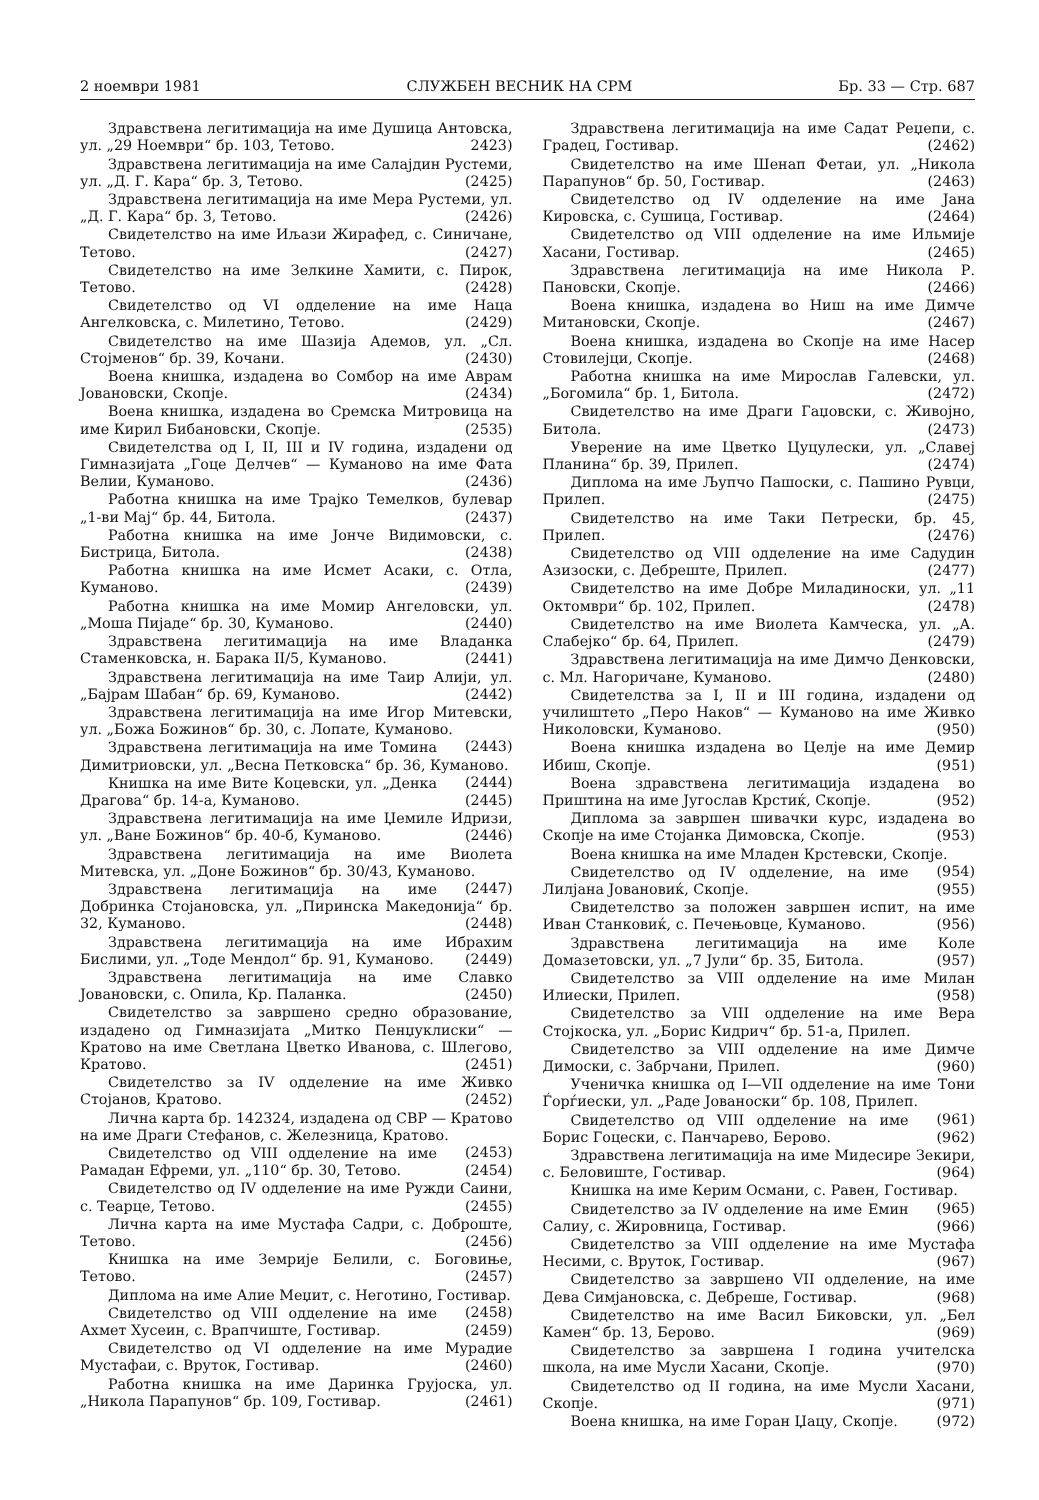2 ноември 1981 СЛУЖБЕН ВЕСНИК НА СРМ Бр. 33 — Стр. 687
Здравствена легитимација на име Душица Антовска, ул. „29 Ноември“ бр. 103, Тетово. 2423)
Здравствена легитимација на име Салајдин Рустеми, ул. „Д. Г. Кара“ бр. 3, Тетово. (2425)
Здравствена легитимација на име Мера Рустеми, ул. „Д. Г. Кара“ бр. 3, Тетово. (2426)
Свидетелство на име Иљази Жирафед, с. Синичане, Тетово. (2427)
Свидетелство на име Зелкине Хамити, с. Пирок, Тетово. (2428)
Свидетелство од VI одделение на име Наца Ангелковска, с. Милетино, Тетово. (2429)
Свидетелство на име Шазија Адемов, ул. „Сл. Стојменов“ бр. 39, Кочани. (2430)
Воена книшка, издадена во Сомбор на име Аврам Јовановски, Скопје. (2434)
Воена книшка, издадена во Сремска Митровица на име Кирил Бибановски, Скопје. (2535)
Свидетелства од I, II, III и IV година, издадени од Гимназијата „Гоце Делчев“ — Куманово на име Фата Велии, Куманово. (2436)
Работна книшка на име Трајко Темелков, булевар „1-ви Мај“ бр. 44, Битола. (2437)
Работна книшка на име Јонче Видимовски, с. Бистрица, Битола. (2438)
Работна книшка на име Исмет Асаки, с. Отла, Куманово. (2439)
Работна книшка на име Момир Ангеловски, ул. „Моша Пијаде“ бр. 30, Куманово. (2440)
Здравствена легитимација на име Владанка Стаменковска, н. Барака II/5, Куманово. (2441)
Здравствена легитимација на име Таир Алији, ул. „Бајрам Шабан“ бр. 69, Куманово. (2442)
Здравствена легитимација на име Игор Митевски, ул. „Божа Божинов“ бр. 30, с. Лопате, Куманово. (2443)
Здравствена легитимација на име Томина Димитриовски, ул. „Весна Петковска“ бр. 36, Куманово. (2444)
Книшка на име Вите Коцевски, ул. „Денка Драгова“ бр. 14-а, Куманово. (2445)
Здравствена легитимација на име Џемиле Идризи, ул. „Ване Божинов“ бр. 40-б, Куманово. (2446)
Здравствена легитимација на име Виолета Митевска, ул. „Доне Божинов“ бр. 30/43, Куманово. (2447)
Здравствена легитимација на име Добринка Стојановска, ул. „Пиринска Македонија“ бр. 32, Куманово. (2448)
Здравствена легитимација на име Ибрахим Бислими, ул. „Тоде Мендол“ бр. 91, Куманово. (2449)
Здравствена легитимација на име Славко Јовановски, с. Опила, Кр. Паланка. (2450)
Свидетелство за завршено средно образование, издадено од Гимназијата „Митко Пенџуклиски“ — Кратово на име Светлана Цветко Иванова, с. Шлегово, Кратово. (2451)
Свидетелство за IV одделение на име Живко Стојанов, Кратово. (2452)
Лична карта бр. 142324, издадена од СВР — Кратово на име Драги Стефанов, с. Железница, Кратово. (2453)
Свидетелство од VIII одделение на име Рамадан Ефреми, ул. „110“ бр. 30, Тетово. (2454)
Свидетелство од IV одделение на име Ружди Саини, с. Теарце, Тетово. (2455)
Лична карта на име Мустафа Садри, с. Доброште, Тетово. (2456)
Книшка на име Земрије Белили, с. Боговиње, Тетово. (2457)
Диплома на име Алие Меџит, с. Неготино, Гостивар. (2458)
Свидетелство од VIII одделение на име Ахмет Хусеин, с. Врапчиште, Гостивар. (2459)
Свидетелство од VI одделение на име Мурадие Мустафаи, с. Вруток, Гостивар. (2460)
Работна книшка на име Даринка Грујоска, ул. „Никола Парапунов“ бр. 109, Гостивар. (2461)
Здравствена легитимација на име Садат Реџепи, с. Градец, Гостивар. (2462)
Свидетелство на име Шенап Фетаи, ул. „Никола Парапунов“ бр. 50, Гостивар. (2463)
Свидетелство од IV одделение на име Јана Кировска, с. Сушица, Гостивар. (2464)
Свидетелство од VIII одделение на име Ильмије Хасани, Гостивар. (2465)
Здравствена легитимација на име Никола Р. Пановски, Скопје. (2466)
Воена книшка, издадена во Ниш на име Димче Митановски, Скопје. (2467)
Воена книшка, издадена во Скопје на име Насер Стовилејци, Скопје. (2468)
Работна книшка на име Мирослав Галевски, ул. „Богомила“ бр. 1, Битола. (2472)
Свидетелство на име Драги Гаџовски, с. Живојно, Битола. (2473)
Уверение на име Цветко Цуцулески, ул. „Славеј Планина“ бр. 39, Прилеп. (2474)
Диплома на име Љупчо Пашоски, с. Пашино Рувци, Прилеп. (2475)
Свидетелство на име Таки Петрески, бр. 45, Прилеп. (2476)
Свидетелство од VIII одделение на име Садудин Азизоски, с. Дебреште, Прилеп. (2477)
Свидетелство на име Добре Миладиноски, ул. „11 Октомври“ бр. 102, Прилеп. (2478)
Свидетелство на име Виолета Камческа, ул. „А. Слабејко“ бр. 64, Прилеп. (2479)
Здравствена легитимација на име Димчо Денковски, с. Мл. Нагоричане, Куманово. (2480)
Свидетелства за I, II и III година, издадени од училиштето „Перо Наков“ — Куманово на име Живко Николовски, Куманово. (950)
Воена книшка издадена во Целје на име Демир Ибиш, Скопје. (951)
Воена здравствена легитимација издадена во Приштина на име Југослав Крстиќ, Скопје. (952)
Диплома за завршен шивачки курс, издадена во Скопје на име Стојанка Димовска, Скопје. (953)
Воена книшка на име Младен Крстевски, Скопје. (954)
Свидетелство од IV одделение, на име Лилјана Јовановиќ, Скопје. (955)
Свидетелство за положен завршен испит, на име Иван Станковиќ, с. Печењовце, Куманово. (956)
Здравствена легитимација на име Коле Домазетовски, ул. „7 Јули“ бр. 35, Битола. (957)
Свидетелство за VIII одделение на име Милан Илиески, Прилеп. (958)
Свидетелство за VIII одделение на име Вера Стојкоска, ул. „Борис Кидрич“ бр. 51-а, Прилеп.
Свидетелство за VIII одделение на име Димче Димоски, с. Забрчани, Прилеп. (960)
Ученичка книшка од I—VII одделение на име Тони Ѓорѓиески, ул. „Раде Јованоски“ бр. 108, Прилеп. (961)
Свидетелство од VIII одделение на име Борис Гоцески, с. Панчарево, Берово. (962)
Здравствена легитимација на име Мидесире Зекири, с. Беловиште, Гостивар. (964)
Книшка на име Керим Османи, с. Равен, Гостивар. (965)
Свидетелство за IV одделение на име Емин Салиу, с. Жировница, Гостивар. (966)
Свидетелство за VIII одделение на име Мустафа Несими, с. Вруток, Гостивар. (967)
Свидетелство за завршено VII одделение, на име Дева Симјановска, с. Дебреше, Гостивар. (968)
Свидетелство на име Васил Биковски, ул. „Бел Камен“ бр. 13, Берово. (969)
Свидетелство за завршена I година учителска школа, на име Мусли Хасани, Скопје. (970)
Свидетелство од II година, на име Мусли Хасани, Скопје. (971)
Воена книшка, на име Горан Џацу, Скопје. (972)